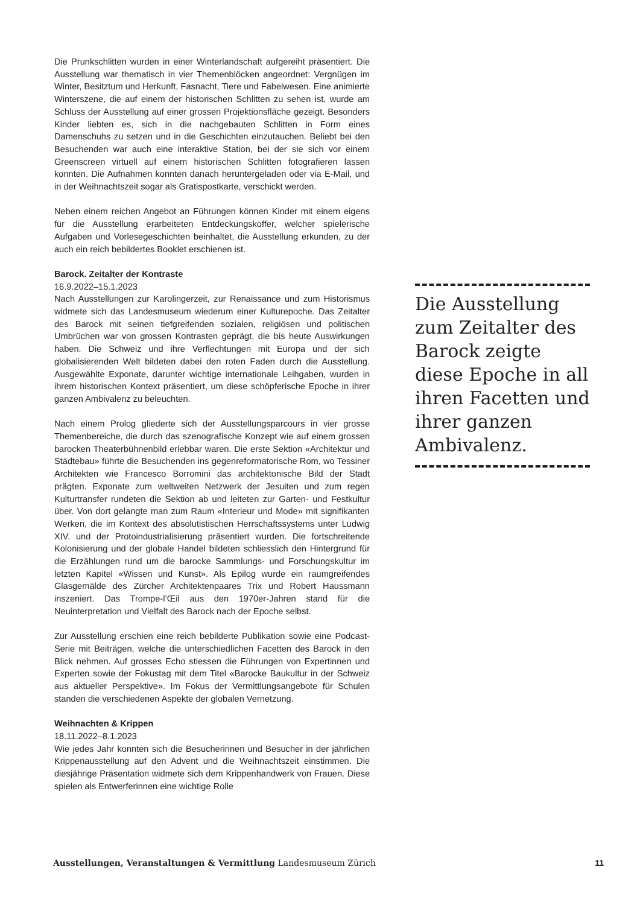Die Prunkschlitten wurden in einer Winterlandschaft aufgereiht präsentiert. Die Ausstellung war thematisch in vier Themenblöcken angeordnet: Vergnügen im Winter, Besitztum und Herkunft, Fasnacht, Tiere und Fabelwesen. Eine animierte Winterszene, die auf einem der historischen Schlitten zu sehen ist, wurde am Schluss der Ausstellung auf einer grossen Projektionsfläche gezeigt. Besonders Kinder liebten es, sich in die nachgebauten Schlitten in Form eines Damenschuhs zu setzen und in die Geschichten einzutauchen. Beliebt bei den Besuchenden war auch eine interaktive Station, bei der sie sich vor einem Greenscreen virtuell auf einem historischen Schlitten fotografieren lassen konnten. Die Aufnahmen konnten danach heruntergeladen oder via E-Mail, und in der Weihnachtszeit sogar als Gratispostkarte, verschickt werden.
Neben einem reichen Angebot an Führungen können Kinder mit einem eigens für die Ausstellung erarbeiteten Entdeckungskoffer, welcher spielerische Aufgaben und Vorlesegeschichten beinhaltet, die Ausstellung erkunden, zu der auch ein reich bebildertes Booklet erschienen ist.
Barock. Zeitalter der Kontraste
16.9.2022–15.1.2023
Nach Ausstellungen zur Karolingerzeit, zur Renaissance und zum Historismus widmete sich das Landesmuseum wiederum einer Kulturepoche. Das Zeitalter des Barock mit seinen tiefgreifenden sozialen, religiösen und politischen Umbrüchen war von grossen Kontrasten geprägt, die bis heute Auswirkungen haben. Die Schweiz und ihre Verflechtungen mit Europa und der sich globalisierenden Welt bildeten dabei den roten Faden durch die Ausstellung. Ausgewählte Exponate, darunter wichtige internationale Leihgaben, wurden in ihrem historischen Kontext präsentiert, um diese schöpferische Epoche in ihrer ganzen Ambivalenz zu beleuchten.
Nach einem Prolog gliederte sich der Ausstellungsparcours in vier grosse Themenbereiche, die durch das szenografische Konzept wie auf einem grossen barocken Theaterbühnenbild erlebbar waren. Die erste Sektion «Architektur und Städtebau» führte die Besuchenden ins gegenreformatorische Rom, wo Tessiner Architekten wie Francesco Borromini das architektonische Bild der Stadt prägten. Exponate zum weltweiten Netzwerk der Jesuiten und zum regen Kulturtransfer rundeten die Sektion ab und leiteten zur Garten- und Festkultur über. Von dort gelangte man zum Raum «Interieur und Mode» mit signifikanten Werken, die im Kontext des absolutistischen Herrschaftssystems unter Ludwig XIV. und der Protoindustrialisierung präsentiert wurden. Die fortschreitende Kolonisierung und der globale Handel bildeten schliesslich den Hintergrund für die Erzählungen rund um die barocke Sammlungs- und Forschungskultur im letzten Kapitel «Wissen und Kunst». Als Epilog wurde ein raumgreifendes Glasgemälde des Zürcher Architektenpaares Trix und Robert Haussmann inszeniert. Das Trompe-l’Œil aus den 1970er-Jahren stand für die Neuinterpretation und Vielfalt des Barock nach der Epoche selbst.
Zur Ausstellung erschien eine reich bebilderte Publikation sowie eine Podcast-Serie mit Beiträgen, welche die unterschiedlichen Facetten des Barock in den Blick nehmen. Auf grosses Echo stiessen die Führungen von Expertinnen und Experten sowie der Fokustag mit dem Titel «Barocke Baukultur in der Schweiz aus aktueller Perspektive». Im Fokus der Vermittlungsangebote für Schulen standen die verschiedenen Aspekte der globalen Vernetzung.
Weihnachten & Krippen
18.11.2022–8.1.2023
Wie jedes Jahr konnten sich die Besucherinnen und Besucher in der jährlichen Krippenausstellung auf den Advent und die Weihnachtszeit einstimmen. Die diesjährige Präsentation widmete sich dem Krippenhandwerk von Frauen. Diese spielen als Entwerferinnen eine wichtige Rolle
Die Ausstellung zum Zeitalter des Barock zeigte diese Epoche in all ihren Facetten und ihrer ganzen Ambivalenz.
Ausstellungen, Veranstaltungen & Vermittlung Landesmuseum Zürich
11